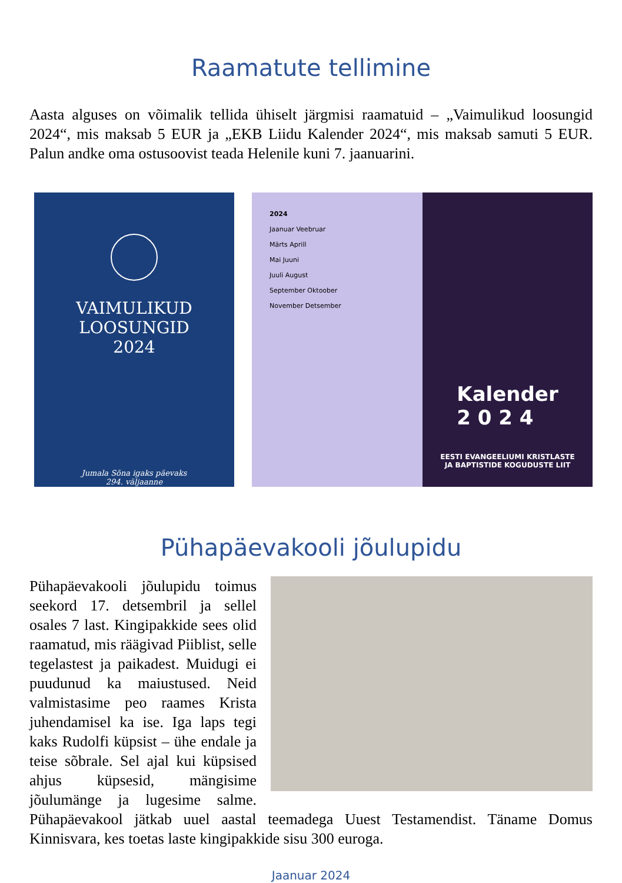Raamatute tellimine
Aasta alguses on võimalik tellida ühiselt järgmisi raamatuid – „Vaimulikud loosungid 2024“, mis maksab 5 EUR ja „EKB Liidu Kalender 2024“, mis maksab samuti 5 EUR. Palun andke oma ostusoovist teada Helenile kuni 7. jaanuarini.
VAIMULIKUD
LOOSUNGID
2024
Jumala Sõna igaks päevaks
294. väljaanne
2024
Jaanuar Veebruar
Märts Aprill
Mai Juuni
Juuli August
September Oktoober
November Detsember
Kalender
2 0 2 4
EESTI EVANGEELIUMI KRISTLASTE
JA BAPTISTIDE KOGUDUSTE LIIT
Pühapäevakooli jõulupidu
Pühapäevakooli jõulupidu toimus seekord 17. detsembril ja sellel osales 7 last. Kingipakkide sees olid raamatud, mis räägivad Piiblist, selle tegelastest ja paikadest. Muidugi ei puudunud ka maiustused. Neid valmistasime peo raames Krista juhendamisel ka ise. Iga laps tegi kaks Rudolfi küpsist – ühe endale ja teise sõbrale. Sel ajal kui küpsised ahjus küpsesid, mängisime jõulumänge ja lugesime salme. Pühapäevakool jätkab uuel aastal teemadega Uuest Testamendist. Täname Domus Kinnisvara, kes toetas laste kingipakkide sisu 300 euroga.
Jaanuar 2024